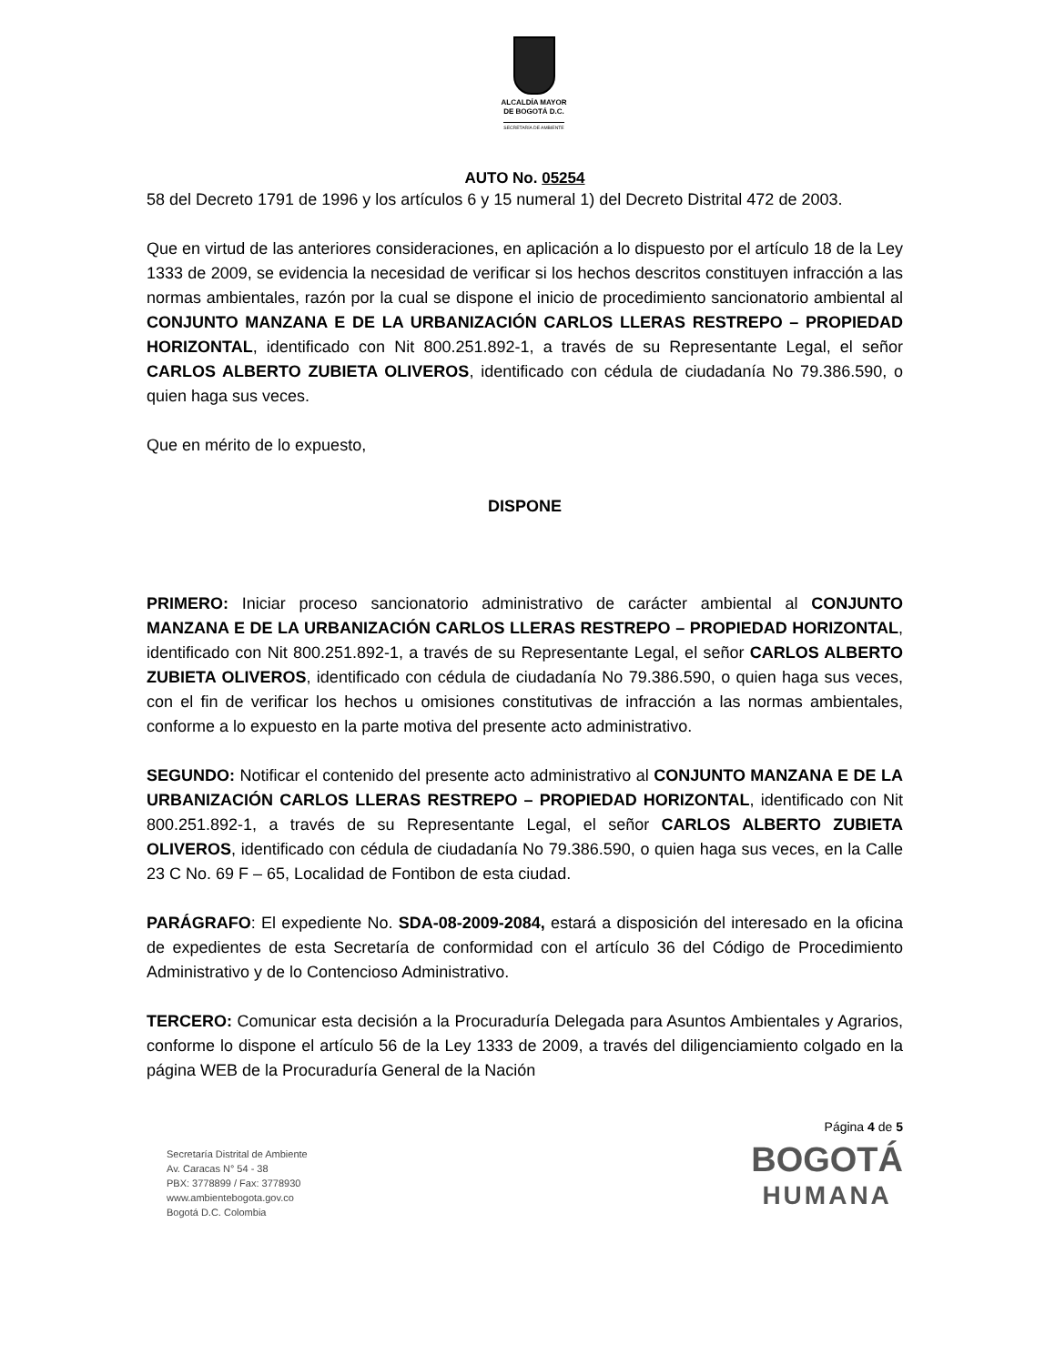ALCALDÍA MAYOR
DE BOGOTÁ D.C.
SECRETARÍA DE AMBIENTE
AUTO No. 05254
58 del Decreto 1791 de 1996 y los artículos 6 y 15 numeral 1) del Decreto Distrital 472 de 2003.
Que en virtud de las anteriores consideraciones, en aplicación a lo dispuesto por el artículo 18 de la Ley 1333 de 2009, se evidencia la necesidad de verificar si los hechos descritos constituyen infracción a las normas ambientales, razón por la cual se dispone el inicio de procedimiento sancionatorio ambiental al CONJUNTO MANZANA E DE LA URBANIZACIÓN CARLOS LLERAS RESTREPO – PROPIEDAD HORIZONTAL, identificado con Nit 800.251.892-1, a través de su Representante Legal, el señor CARLOS ALBERTO ZUBIETA OLIVEROS, identificado con cédula de ciudadanía No 79.386.590, o quien haga sus veces.
Que en mérito de lo expuesto,
DISPONE
PRIMERO: Iniciar proceso sancionatorio administrativo de carácter ambiental al CONJUNTO MANZANA E DE LA URBANIZACIÓN CARLOS LLERAS RESTREPO – PROPIEDAD HORIZONTAL, identificado con Nit 800.251.892-1, a través de su Representante Legal, el señor CARLOS ALBERTO ZUBIETA OLIVEROS, identificado con cédula de ciudadanía No 79.386.590, o quien haga sus veces, con el fin de verificar los hechos u omisiones constitutivas de infracción a las normas ambientales, conforme a lo expuesto en la parte motiva del presente acto administrativo.
SEGUNDO: Notificar el contenido del presente acto administrativo al CONJUNTO MANZANA E DE LA URBANIZACIÓN CARLOS LLERAS RESTREPO – PROPIEDAD HORIZONTAL, identificado con Nit 800.251.892-1, a través de su Representante Legal, el señor CARLOS ALBERTO ZUBIETA OLIVEROS, identificado con cédula de ciudadanía No 79.386.590, o quien haga sus veces, en la Calle 23 C No. 69 F – 65, Localidad de Fontibon de esta ciudad.
PARÁGRAFO: El expediente No. SDA-08-2009-2084, estará a disposición del interesado en la oficina de expedientes de esta Secretaría de conformidad con el artículo 36 del Código de Procedimiento Administrativo y de lo Contencioso Administrativo.
TERCERO: Comunicar esta decisión a la Procuraduría Delegada para Asuntos Ambientales y Agrarios, conforme lo dispone el artículo 56 de la Ley 1333 de 2009, a través del diligenciamiento colgado en la página WEB de la Procuraduría General de la Nación
Secretaría Distrital de Ambiente
Av. Caracas N° 54 - 38
PBX: 3778899 / Fax: 3778930
www.ambientebogota.gov.co
Bogotá D.C. Colombia
Página 4 de 5
BOGOTÁ
HUMANA